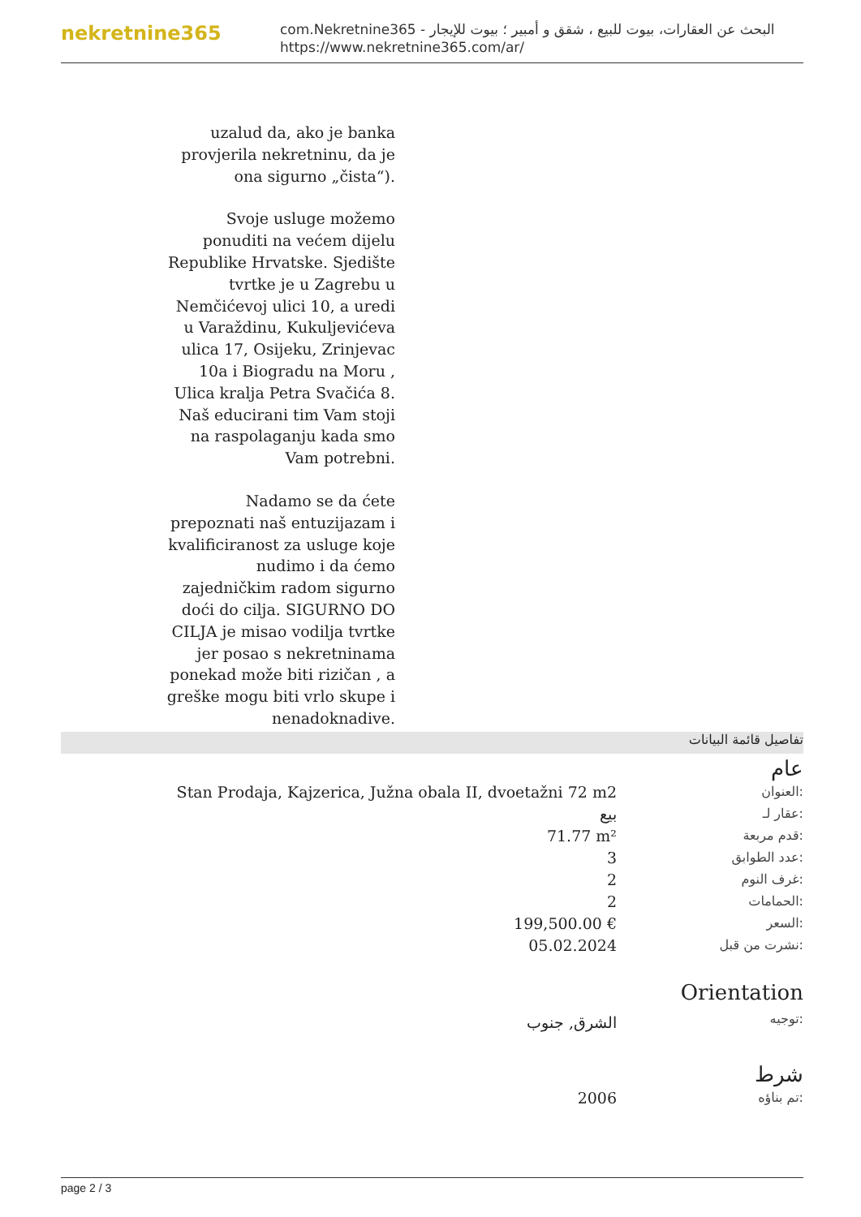nekretnine365
com.Nekretnine365 - البحث عن العقارات، بيوت للبيع ، شقق و أمبير ؛ بيوت للإيجار
https://www.nekretnine365.com/ar/
uzalud da, ako je banka provjerila nekretninu, da je ona sigurno „čista“).
Svoje usluge možemo ponuditi na većem dijelu Republike Hrvatske. Sjedište tvrtke je u Zagrebu u Nemčićevoj ulici 10, a uredi u Varaždinu, Kukuljevićeva ulica 17, Osijeku, Zrinjevac 10a i Biogradu na Moru , Ulica kralja Petra Svačića 8.
Naš educirani tim Vam stoji na raspolaganju kada smo Vam potrebni.
Nadamo se da ćete prepoznati naš entuzijazam i kvalificiranost za usluge koje nudimo i da ćemo zajedničkim radom sigurno doći do cilja. SIGURNO DO CILJA je misao vodilja tvrtke jer posao s nekretninama ponekad može biti rizičan , a greške mogu biti vrlo skupe i nenadoknadive.
تفاصيل قائمة البيانات
عام
| Stan Prodaja, Kajzerica, Južna obala II, dvoetažni 72 m2 | العنوان: |
| بيع | عقار لـ: |
| 71.77 m² | قدم مربعة: |
| 3 | عدد الطوابق: |
| 2 | غرف النوم: |
| 2 | الحمامات: |
| 199,500.00 € | السعر: |
| 05.02.2024 | نشرت من قبل: |
Orientation
| الشرق, جنوب | توجيه: |
شرط
| 2006 | تم بناؤه: |
page 2 / 3